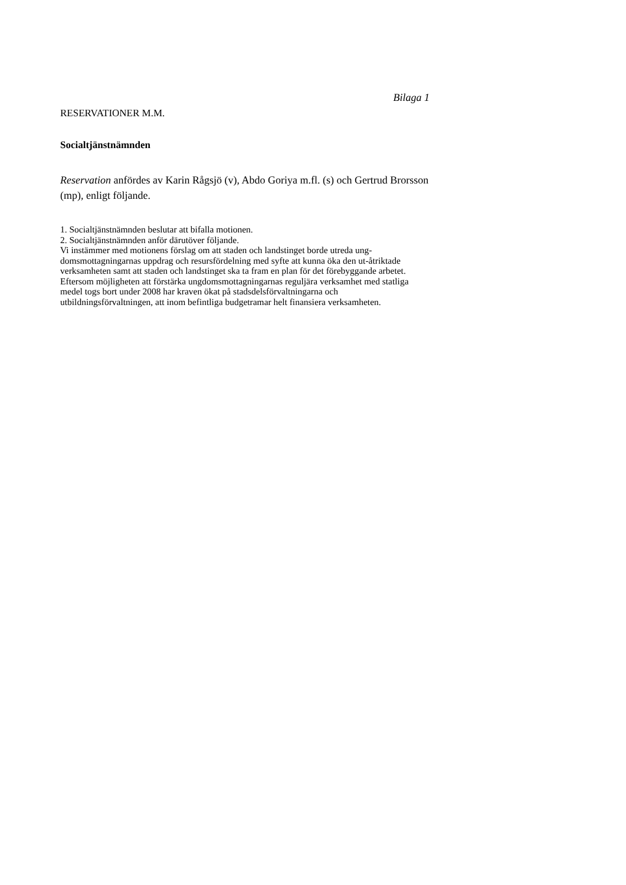Bilaga 1
RESERVATIONER M.M.
Socialtjänstnämnden
Reservation anfördes av Karin Rågsjö (v), Abdo Goriya m.fl. (s) och Gertrud Brorsson (mp), enligt följande.
1. Socialtjänstnämnden beslutar att bifalla motionen.
2. Socialtjänstnämnden anför därutöver följande.
Vi instämmer med motionens förslag om att staden och landstinget borde utreda ung-domsmottagningarnas uppdrag och resursfördelning med syfte att kunna öka den ut-åtriktade verksamheten samt att staden och landstinget ska ta fram en plan för det förebyggande arbetet. Eftersom möjligheten att förstärka ungdomsmottagningarnas reguljära verksamhet med statliga medel togs bort under 2008 har kraven ökat på stadsdelsförvaltningarna och utbildningsförvaltningen, att inom befintliga budgetramar helt finansiera verksamheten.